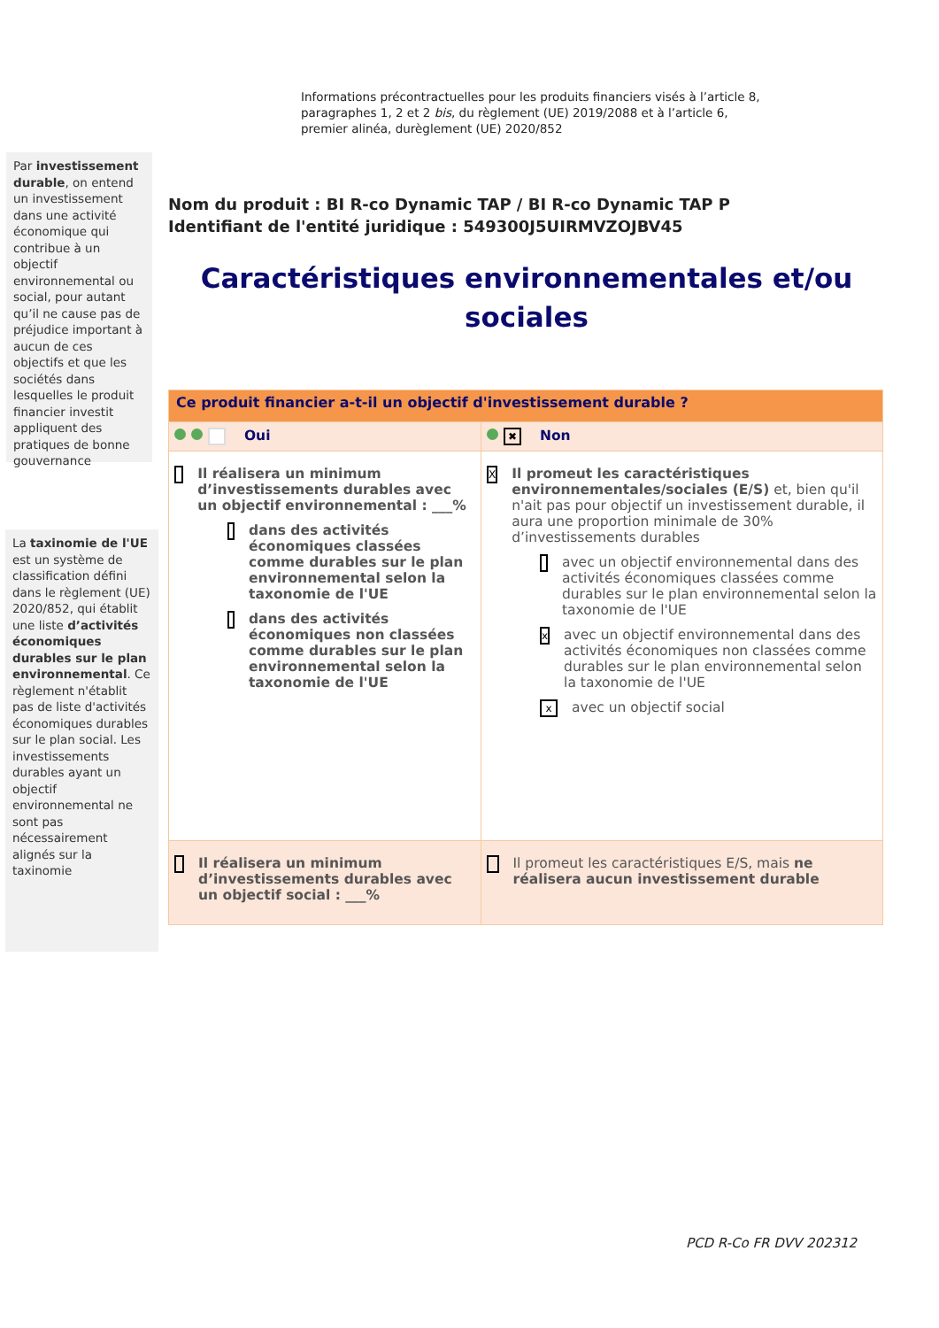Informations précontractuelles pour les produits financiers visés à l’article 8,
paragraphes 1, 2 et 2 bis, du règlement (UE) 2019/2088 et à l’article 6,
premier alinéa, durèglement (UE) 2020/852
Par investissement durable, on entend un investissement dans une activité économique qui contribue à un objectif environnemental ou social, pour autant qu’il ne cause pas de préjudice important à aucun de ces objectifs et que les sociétés dans lesquelles le produit financier investit appliquent des pratiques de bonne gouvernance
Nom du produit : BI R-co Dynamic TAP / BI R-co Dynamic TAP P
Identifiant de l'entité juridique : 549300J5UIRMVZOJBV45
Caractéristiques environnementales et/ou sociales
| Ce produit financier a-t-il un objectif d'investissement durable ? | |
| Oui | ✖ Non |
| Il réalisera un minimum d’investissements durables avec un objectif environnemental : ___% dans des activités économiques classées comme durables sur le plan environnemental selon la taxonomie de l'UE dans des activités économiques non classées comme durables sur le plan environnemental selon la taxonomie de l'UE | X Il promeut les caractéristiques environnementales/sociales (E/S) et, bien qu'il n'ait pas pour objectif un investissement durable, il aura une proportion minimale de 30% d’investissements durables avec un objectif environnemental dans des activités économiques classées comme durables sur le plan environnemental selon la taxonomie de l'UE x avec un objectif environnemental dans des activités économiques non classées comme durables sur le plan environnemental selon la taxonomie de l'UE x avec un objectif social |
| Il réalisera un minimum d’investissements durables avec un objectif social : ___% | Il promeut les caractéristiques E/S, mais ne réalisera aucun investissement durable |
La taxinomie de l'UE est un système de classification défini dans le règlement (UE) 2020/852, qui établit une liste d’activités économiques durables sur le plan environnemental. Ce règlement n'établit pas de liste d'activités économiques durables sur le plan social. Les investissements durables ayant un objectif environnemental ne sont pas nécessairement alignés sur la taxinomie
PCD R-Co FR DVV 202312